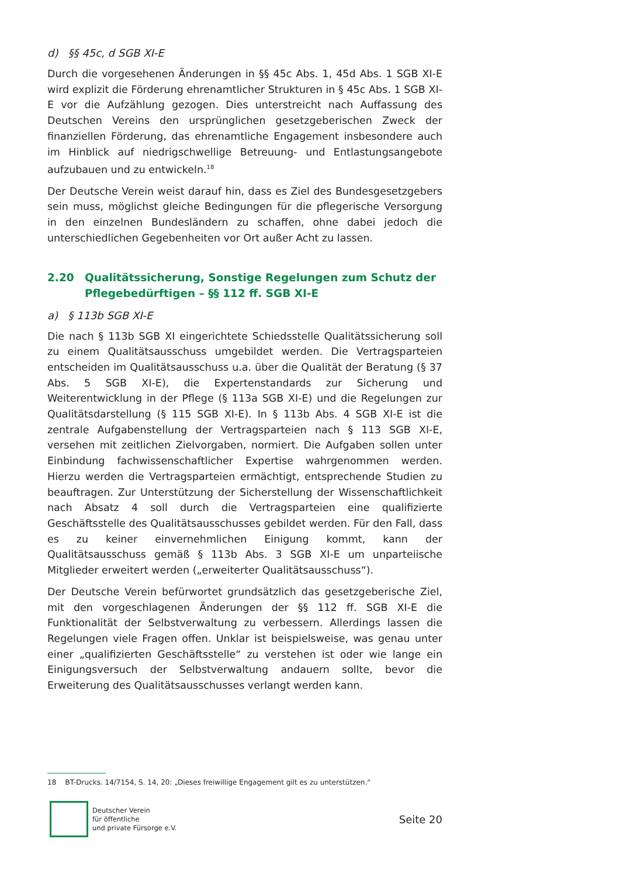d) §§ 45c, d SGB XI-E
Durch die vorgesehenen Änderungen in §§ 45c Abs. 1, 45d Abs. 1 SGB XI-E wird explizit die Förderung ehrenamtlicher Strukturen in § 45c Abs. 1 SGB XI-E vor die Aufzählung gezogen. Dies unterstreicht nach Auffassung des Deutschen Vereins den ursprünglichen gesetzgeberischen Zweck der finanziellen Förderung, das ehrenamtliche Engagement insbesondere auch im Hinblick auf niedrigschwellige Betreuung- und Entlastungsangebote aufzubauen und zu entwickeln.<sup>18</sup>
Der Deutsche Verein weist darauf hin, dass es Ziel des Bundesgesetzgebers sein muss, möglichst gleiche Bedingungen für die pflegerische Versorgung in den einzelnen Bundesländern zu schaffen, ohne dabei jedoch die unterschiedlichen Gegebenheiten vor Ort außer Acht zu lassen.
2.20 Qualitätssicherung, Sonstige Regelungen zum Schutz der Pflegebedürftigen – §§ 112 ff. SGB XI-E
a) § 113b SGB XI-E
Die nach § 113b SGB XI eingerichtete Schiedsstelle Qualitätssicherung soll zu einem Qualitätsausschuss umgebildet werden. Die Vertragsparteien entscheiden im Qualitätsausschuss u.a. über die Qualität der Beratung (§ 37 Abs. 5 SGB XI-E), die Expertenstandards zur Sicherung und Weiterentwicklung in der Pflege (§ 113a SGB XI-E) und die Regelungen zur Qualitätsdarstellung (§ 115 SGB XI-E). In § 113b Abs. 4 SGB XI-E ist die zentrale Aufgabenstellung der Vertragsparteien nach § 113 SGB XI-E, versehen mit zeitlichen Zielvorgaben, normiert. Die Aufgaben sollen unter Einbindung fachwissenschaftlicher Expertise wahrgenommen werden. Hierzu werden die Vertragsparteien ermächtigt, entsprechende Studien zu beauftragen. Zur Unterstützung der Sicherstellung der Wissenschaftlichkeit nach Absatz 4 soll durch die Vertragsparteien eine qualifizierte Geschäftsstelle des Qualitätsausschusses gebildet werden. Für den Fall, dass es zu keiner einvernehmlichen Einigung kommt, kann der Qualitätsausschuss gemäß § 113b Abs. 3 SGB XI-E um unparteiische Mitglieder erweitert werden („erweiterter Qualitätsausschuss“).
Der Deutsche Verein befürwortet grundsätzlich das gesetzgeberische Ziel, mit den vorgeschlagenen Änderungen der §§ 112 ff. SGB XI-E die Funktionalität der Selbstverwaltung zu verbessern. Allerdings lassen die Regelungen viele Fragen offen. Unklar ist beispielsweise, was genau unter einer „qualifizierten Geschäftsstelle“ zu verstehen ist oder wie lange ein Einigungsversuch der Selbstverwaltung andauern sollte, bevor die Erweiterung des Qualitätsausschusses verlangt werden kann.
18 BT-Drucks. 14/7154, S. 14, 20: „Dieses freiwillige Engagement gilt es zu unterstützen.“
Deutscher Verein
für öffentliche
und private Fürsorge e.V.
Seite 20